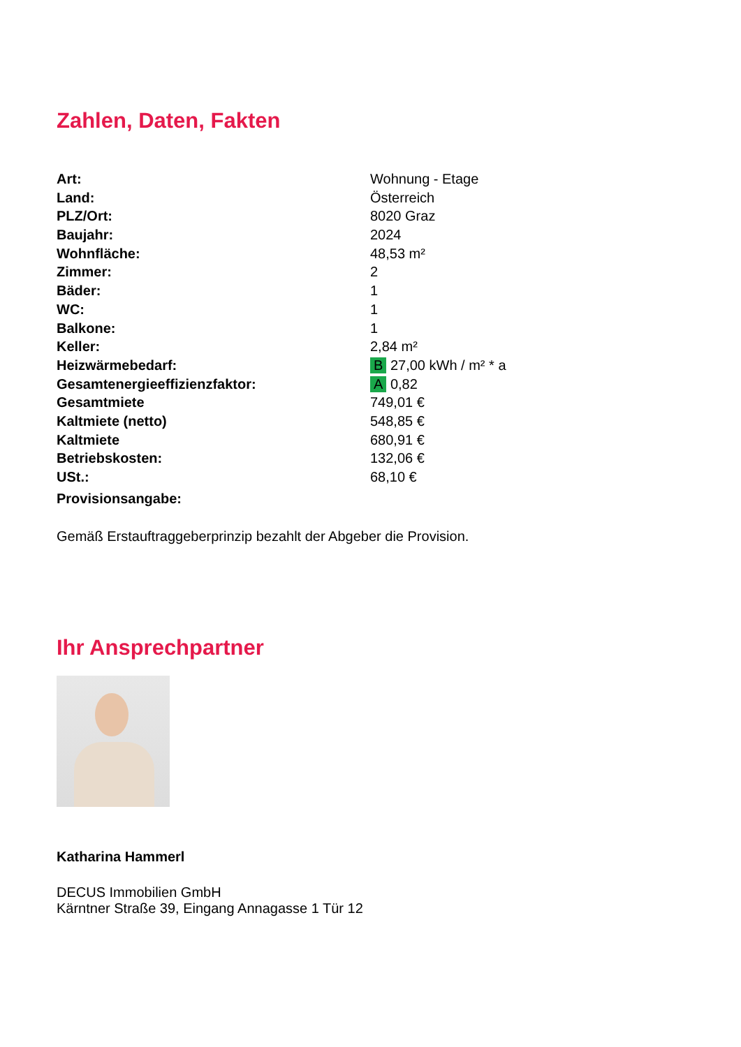Zahlen, Daten, Fakten
| Art: | Wohnung - Etage |
| Land: | Österreich |
| PLZ/Ort: | 8020 Graz |
| Baujahr: | 2024 |
| Wohnfläche: | 48,53 m² |
| Zimmer: | 2 |
| Bäder: | 1 |
| WC: | 1 |
| Balkone: | 1 |
| Keller: | 2,84 m² |
| Heizwärmebedarf: | B 27,00 kWh / m² * a |
| Gesamtenergieeffizienzfaktor: | A 0,82 |
| Gesamtmiete | 749,01 € |
| Kaltmiete (netto) | 548,85 € |
| Kaltmiete | 680,91 € |
| Betriebskosten: | 132,06 € |
| USt.: | 68,10 € |
| Provisionsangabe: | |
Gemäß Erstauftraggeberprinzip bezahlt der Abgeber die Provision.
Ihr Ansprechpartner
Katharina Hammerl
DECUS Immobilien GmbH
Kärntner Straße 39, Eingang Annagasse 1 Tür 12